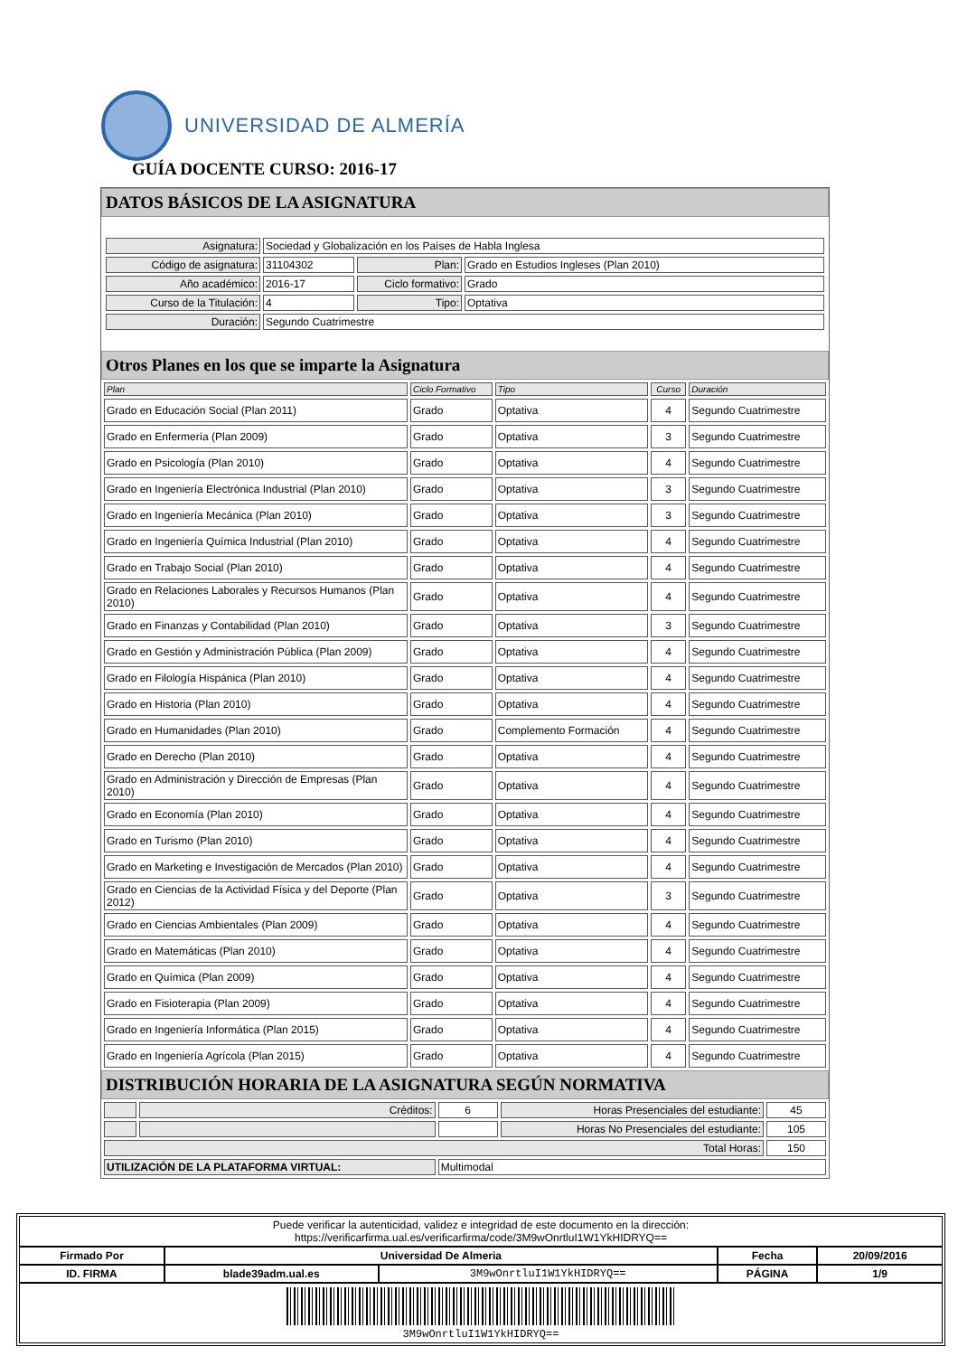UNIVERSIDAD DE ALMERÍA
GUÍA DOCENTE CURSO: 2016-17
DATOS BÁSICOS DE LA ASIGNATURA
| Asignatura: | Sociedad y Globalización en los Países de Habla Inglesa | | |
| Código de asignatura: | 31104302 | Plan: | Grado en Estudios Ingleses (Plan 2010) |
| Año académico: | 2016-17 | Ciclo formativo: | Grado |
| Curso de la Titulación: | 4 | Tipo: | Optativa |
| Duración: | Segundo Cuatrimestre | | |
Otros Planes en los que se imparte la Asignatura
| Plan | Ciclo Formativo | Tipo | Curso | Duración |
| --- | --- | --- | --- | --- |
| Grado en Educación Social (Plan 2011) | Grado | Optativa | 4 | Segundo Cuatrimestre |
| Grado en Enfermería (Plan 2009) | Grado | Optativa | 3 | Segundo Cuatrimestre |
| Grado en Psicología (Plan 2010) | Grado | Optativa | 4 | Segundo Cuatrimestre |
| Grado en Ingeniería Electrónica Industrial (Plan 2010) | Grado | Optativa | 3 | Segundo Cuatrimestre |
| Grado en Ingeniería Mecánica (Plan 2010) | Grado | Optativa | 3 | Segundo Cuatrimestre |
| Grado en Ingeniería Química Industrial (Plan 2010) | Grado | Optativa | 4 | Segundo Cuatrimestre |
| Grado en Trabajo Social (Plan 2010) | Grado | Optativa | 4 | Segundo Cuatrimestre |
| Grado en Relaciones Laborales y Recursos Humanos (Plan 2010) | Grado | Optativa | 4 | Segundo Cuatrimestre |
| Grado en Finanzas y Contabilidad (Plan 2010) | Grado | Optativa | 3 | Segundo Cuatrimestre |
| Grado en Gestión y Administración Pública (Plan 2009) | Grado | Optativa | 4 | Segundo Cuatrimestre |
| Grado en Filología Hispánica (Plan 2010) | Grado | Optativa | 4 | Segundo Cuatrimestre |
| Grado en Historia (Plan 2010) | Grado | Optativa | 4 | Segundo Cuatrimestre |
| Grado en Humanidades (Plan 2010) | Grado | Complemento Formación | 4 | Segundo Cuatrimestre |
| Grado en Derecho (Plan 2010) | Grado | Optativa | 4 | Segundo Cuatrimestre |
| Grado en Administración y Dirección de Empresas (Plan 2010) | Grado | Optativa | 4 | Segundo Cuatrimestre |
| Grado en Economía (Plan 2010) | Grado | Optativa | 4 | Segundo Cuatrimestre |
| Grado en Turismo (Plan 2010) | Grado | Optativa | 4 | Segundo Cuatrimestre |
| Grado en Marketing e Investigación de Mercados (Plan 2010) | Grado | Optativa | 4 | Segundo Cuatrimestre |
| Grado en Ciencias de la Actividad Física y del Deporte (Plan 2012) | Grado | Optativa | 3 | Segundo Cuatrimestre |
| Grado en Ciencias Ambientales (Plan 2009) | Grado | Optativa | 4 | Segundo Cuatrimestre |
| Grado en Matemáticas (Plan 2010) | Grado | Optativa | 4 | Segundo Cuatrimestre |
| Grado en Química (Plan 2009) | Grado | Optativa | 4 | Segundo Cuatrimestre |
| Grado en Fisioterapia (Plan 2009) | Grado | Optativa | 4 | Segundo Cuatrimestre |
| Grado en Ingeniería Informática (Plan 2015) | Grado | Optativa | 4 | Segundo Cuatrimestre |
| Grado en Ingeniería Agrícola (Plan 2015) | Grado | Optativa | 4 | Segundo Cuatrimestre |
DISTRIBUCIÓN HORARIA DE LA ASIGNATURA SEGÚN NORMATIVA
| | Créditos: | 6 | Horas Presenciales del estudiante: | 45 |
| | | | Horas No Presenciales del estudiante: | 105 |
| Total Horas: | | | | 150 |
| UTILIZACIÓN DE LA PLATAFORMA VIRTUAL: | | Multimodal | | |
| Puede verificar la autenticidad, validez e integridad de este documento en la dirección: https://verificarfirma.ual.es/verificarfirma/code/3M9wOnrtluI1W1YkHIDRYQ== | | | | |
| Firmado Por | Universidad De Almeria | | Fecha | 20/09/2016 |
| ID. FIRMA | blade39adm.ual.es | 3M9wOnrtluI1W1YkHIDRYQ== | PÁGINA | 1/9 |
| 3M9wOnrtluI1W1YkHIDRYQ== | | | | |